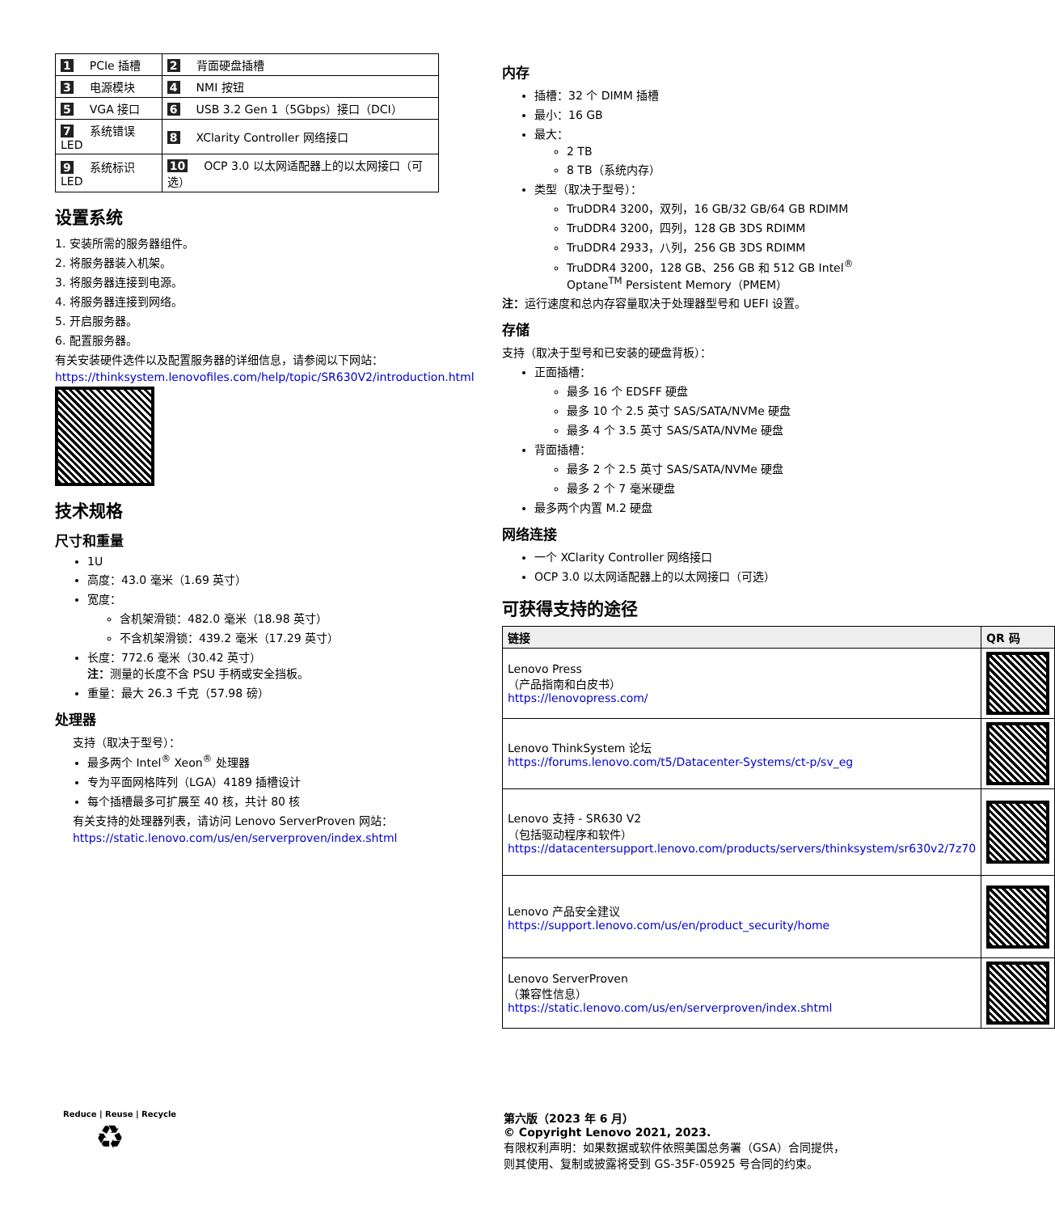| 1 PCIe 插槽 | 2 背面硬盘插槽 |
| 3 电源模块 | 4 NMI 按钮 |
| 5 VGA 接口 | 6 USB 3.2 Gen 1（5Gbps）接口（DCI） |
| 7 系统错误 LED | 8 XClarity Controller 网络接口 |
| 9 系统标识 LED | 10 OCP 3.0 以太网适配器上的以太网接口（可选） |
设置系统
1. 安装所需的服务器组件。
2. 将服务器装入机架。
3. 将服务器连接到电源。
4. 将服务器连接到网络。
5. 开启服务器。
6. 配置服务器。
有关安装硬件选件以及配置服务器的详细信息，请参阅以下网站：
https://thinksystem.lenovofiles.com/help/topic/SR630V2/introduction.html
技术规格
尺寸和重量
1U
高度：43.0 毫米（1.69 英寸）
宽度：
含机架滑锁：482.0 毫米（18.98 英寸）
不含机架滑锁：439.2 毫米（17.29 英寸）
长度：772.6 毫米（30.42 英寸）
注：测量的长度不含 PSU 手柄或安全挡板。
重量：最大 26.3 千克（57.98 磅）
处理器
支持（取决于型号）：
最多两个 Intel<sup>®</sup> Xeon<sup>®</sup> 处理器
专为平面网格阵列（LGA）4189 插槽设计
每个插槽最多可扩展至 40 核，共计 80 核
有关支持的处理器列表，请访问 Lenovo ServerProven 网站：
https://static.lenovo.com/us/en/serverproven/index.shtml
内存
插槽：32 个 DIMM 插槽
最小：16 GB
最大：
2 TB
8 TB（系统内存）
类型（取决于型号）：
TruDDR4 3200，双列，16 GB/32 GB/64 GB RDIMM
TruDDR4 3200，四列，128 GB 3DS RDIMM
TruDDR4 2933，八列，256 GB 3DS RDIMM
TruDDR4 3200，128 GB、256 GB 和 512 GB Intel<sup>®</sup> Optane<sup>TM</sup> Persistent Memory（PMEM）
注：运行速度和总内存容量取决于处理器型号和 UEFI 设置。
存储
支持（取决于型号和已安装的硬盘背板）：
正面插槽：
最多 16 个 EDSFF 硬盘
最多 10 个 2.5 英寸 SAS/SATA/NVMe 硬盘
最多 4 个 3.5 英寸 SAS/SATA/NVMe 硬盘
背面插槽：
最多 2 个 2.5 英寸 SAS/SATA/NVMe 硬盘
最多 2 个 7 毫米硬盘
最多两个内置 M.2 硬盘
网络连接
一个 XClarity Controller 网络接口
OCP 3.0 以太网适配器上的以太网接口（可选）
可获得支持的途径
| 链接 | QR 码 |
| --- | --- |
| Lenovo Press （产品指南和白皮书） https://lenovopress.com/ | |
| Lenovo ThinkSystem 论坛 https://forums.lenovo.com/t5/Datacenter-Systems/ct-p/sv_eg | |
| Lenovo 支持 - SR630 V2 （包括驱动程序和软件） https://datacentersupport.lenovo.com/products/servers/thinksystem/sr630v2/7z70 | |
| Lenovo 产品安全建议 https://support.lenovo.com/us/en/product_security/home | |
| Lenovo ServerProven （兼容性信息） https://static.lenovo.com/us/en/serverproven/index.shtml | |
Reduce | Reuse | Recycle
♻
第六版（2023 年 6 月）
© Copyright Lenovo 2021, 2023.
有限权利声明：如果数据或软件依照美国总务署（GSA）合同提供，
则其使用、复制或披露将受到 GS-35F-05925 号合同的约束。